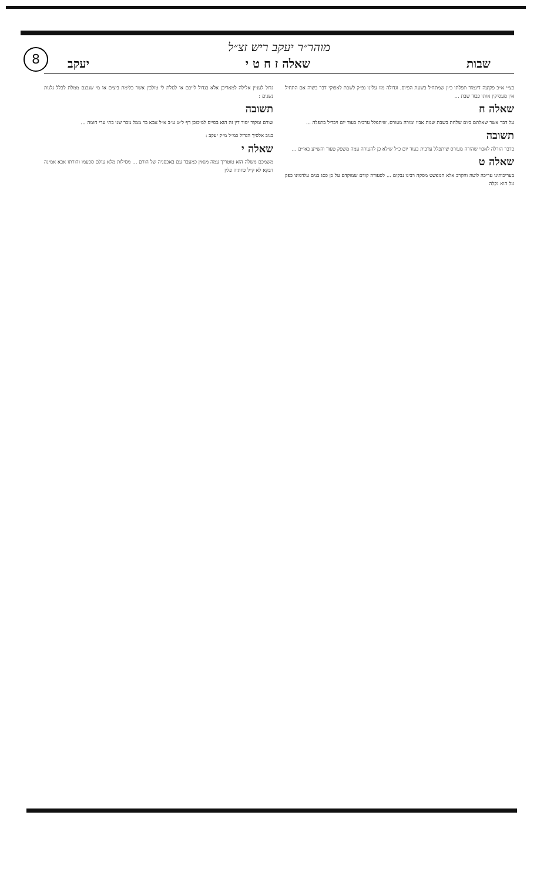8
מוהר״ר יעקב ריש זצ״ל
שבות שאלה ז ח ט י יעקב
בצ״י א״כ פקיעה דינמור תפלתו כיון שמתחיל בשעת הפיוס. וגדולה מזו עלינו נפ״ק לשבת לאפוקי דבר כשוה אם התחיל אין מעסיקין אותו כבוד שבת ...
שאלה ח
על דבר אשר שאלתם ביום שלחת בשבת שמת אביו ומורה מעורס. שיתפלל ערבית בעוד יום ויבדיל בתפלה ...
תשובה
בדבר הורלה לאבוי שהורה מעורס שיתפלל ערבית בעוד יום כ״ל שילא כן להעורה עמה משפק טעור והשייע באי״ם ...
שאלה ט
בעריכותינו עריכה לוטה והקרב אלא המפשט מסקה רבינו נבקום ... לסעודה קודם שמוקדם על כן כסג בנים עלדמינו כפק על הוא נקלה
גדול לעניין אלילה למאריכן אלא בגדול לייבם או לנזלת לי טולבין אשר כלימת ביצים או מי שנכנם ממלת לכלל גלגות נשנים :
תשובה
שורם ומקור יסוד דין זה הוא בסייס למיכוכן דף ל״ט ע״ב א״ל אבא בר ממל מכר שני בתי ערי חומה ...
בנוב אלסיך הגדול כמ״ל מ״ק יעקב :
שאלה י
משמכם משלה הוא טוטריך עמה מנאין כמעבר עם באכסניה של הורם ... מסילות מלא עולם סכעמו והורתו אבא אמינה דבקא לא ק״ל כוותיה פלין